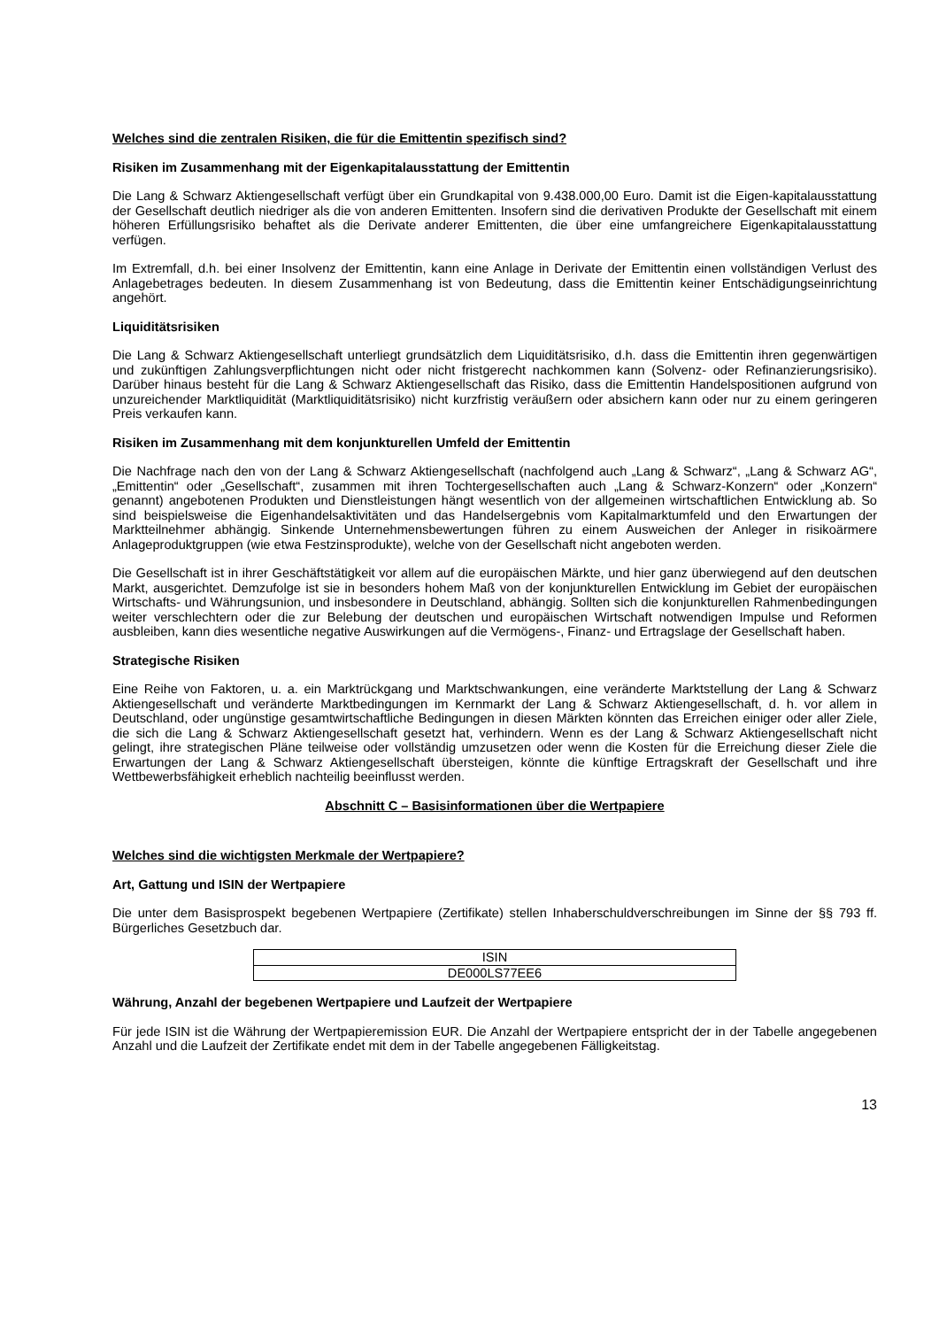Welches sind die zentralen Risiken, die für die Emittentin spezifisch sind?
Risiken im Zusammenhang mit der Eigenkapitalausstattung der Emittentin
Die Lang & Schwarz Aktiengesellschaft verfügt über ein Grundkapital von 9.438.000,00 Euro. Damit ist die Eigen-kapitalausstattung der Gesellschaft deutlich niedriger als die von anderen Emittenten. Insofern sind die derivativen Produkte der Gesellschaft mit einem höheren Erfüllungsrisiko behaftet als die Derivate anderer Emittenten, die über eine umfangreichere Eigenkapitalausstattung verfügen.
Im Extremfall, d.h. bei einer Insolvenz der Emittentin, kann eine Anlage in Derivate der Emittentin einen vollständigen Verlust des Anlagebetrages bedeuten. In diesem Zusammenhang ist von Bedeutung, dass die Emittentin keiner Entschädigungseinrichtung angehört.
Liquiditätsrisiken
Die Lang & Schwarz Aktiengesellschaft unterliegt grundsätzlich dem Liquiditätsrisiko, d.h. dass die Emittentin ihren gegenwärtigen und zukünftigen Zahlungsverpflichtungen nicht oder nicht fristgerecht nachkommen kann (Solvenz- oder Refinanzierungsrisiko). Darüber hinaus besteht für die Lang & Schwarz Aktiengesellschaft das Risiko, dass die Emittentin Handelspositionen aufgrund von unzureichender Marktliquidität (Marktliquiditätsrisiko) nicht kurzfristig veräußern oder absichern kann oder nur zu einem geringeren Preis verkaufen kann.
Risiken im Zusammenhang mit dem konjunkturellen Umfeld der Emittentin
Die Nachfrage nach den von der Lang & Schwarz Aktiengesellschaft (nachfolgend auch „Lang & Schwarz“, „Lang & Schwarz AG“, „Emittentin“ oder „Gesellschaft“, zusammen mit ihren Tochtergesellschaften auch „Lang & Schwarz-Konzern“ oder „Konzern“ genannt) angebotenen Produkten und Dienstleistungen hängt wesentlich von der allgemeinen wirtschaftlichen Entwicklung ab. So sind beispielsweise die Eigenhandelsaktivitäten und das Handelsergebnis vom Kapitalmarktumfeld und den Erwartungen der Marktteilnehmer abhängig. Sinkende Unternehmensbewertungen führen zu einem Ausweichen der Anleger in risikoärmere Anlageproduktgruppen (wie etwa Festzinsprodukte), welche von der Gesellschaft nicht angeboten werden.
Die Gesellschaft ist in ihrer Geschäftstätigkeit vor allem auf die europäischen Märkte, und hier ganz überwiegend auf den deutschen Markt, ausgerichtet. Demzufolge ist sie in besonders hohem Maß von der konjunkturellen Entwicklung im Gebiet der europäischen Wirtschafts- und Währungsunion, und insbesondere in Deutschland, abhängig. Sollten sich die konjunkturellen Rahmenbedingungen weiter verschlechtern oder die zur Belebung der deutschen und europäischen Wirtschaft notwendigen Impulse und Reformen ausbleiben, kann dies wesentliche negative Auswirkungen auf die Vermögens-, Finanz- und Ertragslage der Gesellschaft haben.
Strategische Risiken
Eine Reihe von Faktoren, u. a. ein Marktrückgang und Marktschwankungen, eine veränderte Marktstellung der Lang & Schwarz Aktiengesellschaft und veränderte Marktbedingungen im Kernmarkt der Lang & Schwarz Aktiengesellschaft, d. h. vor allem in Deutschland, oder ungünstige gesamtwirtschaftliche Bedingungen in diesen Märkten könnten das Erreichen einiger oder aller Ziele, die sich die Lang & Schwarz Aktiengesellschaft gesetzt hat, verhindern. Wenn es der Lang & Schwarz Aktiengesellschaft nicht gelingt, ihre strategischen Pläne teilweise oder vollständig umzusetzen oder wenn die Kosten für die Erreichung dieser Ziele die Erwartungen der Lang & Schwarz Aktiengesellschaft übersteigen, könnte die künftige Ertragskraft der Gesellschaft und ihre Wettbewerbsfähigkeit erheblich nachteilig beeinflusst werden.
Abschnitt C – Basisinformationen über die Wertpapiere
Welches sind die wichtigsten Merkmale der Wertpapiere?
Art, Gattung und ISIN der Wertpapiere
Die unter dem Basisprospekt begebenen Wertpapiere (Zertifikate) stellen Inhaberschuldverschreibungen im Sinne der §§ 793 ff. Bürgerliches Gesetzbuch dar.
| ISIN |
| --- |
| DE000LS77EE6 |
Währung, Anzahl der begebenen Wertpapiere und Laufzeit der Wertpapiere
Für jede ISIN ist die Währung der Wertpapieremission EUR. Die Anzahl der Wertpapiere entspricht der in der Tabelle angegebenen Anzahl und die Laufzeit der Zertifikate endet mit dem in der Tabelle angegebenen Fälligkeitstag.
13